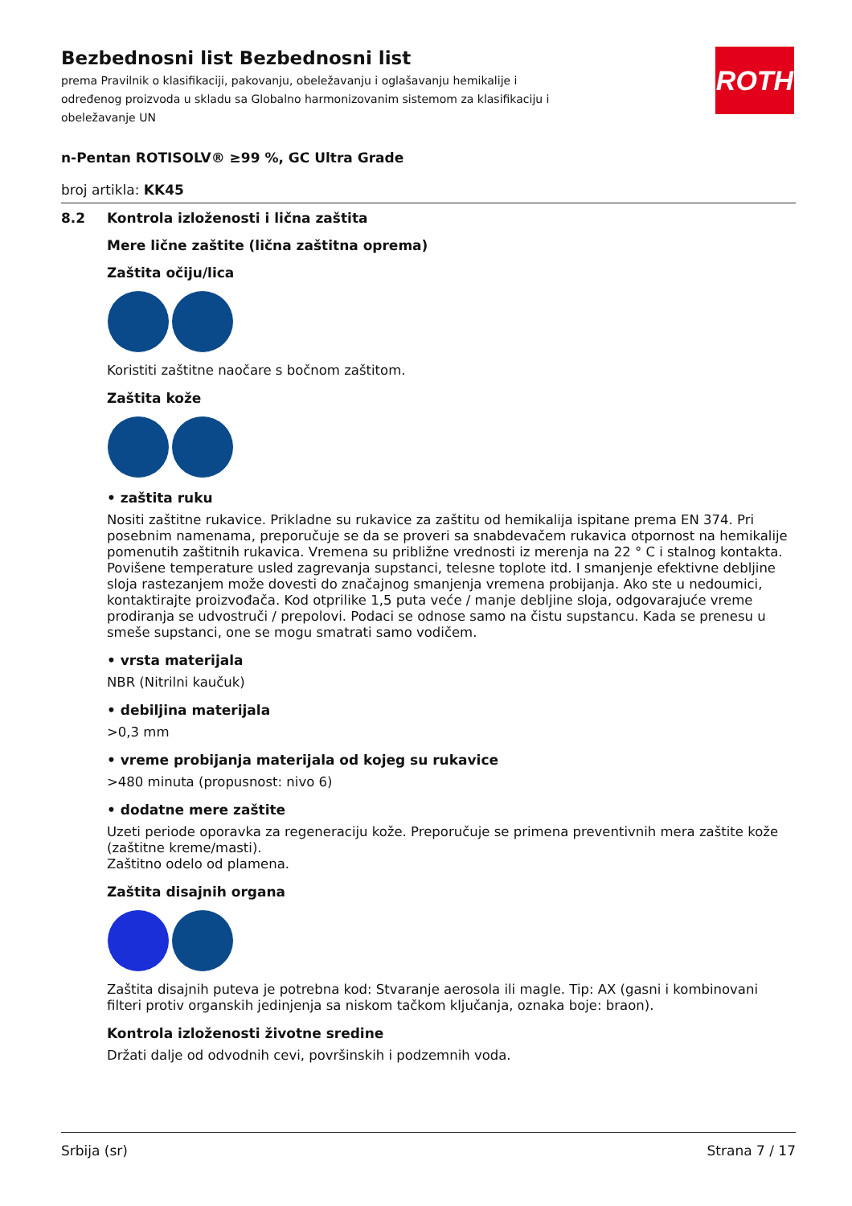ROTH
Bezbednosni list Bezbednosni list
prema Pravilnik o klasifikaciji, pakovanju, obeležavanju i oglašavanju hemikalije i određenog proizvoda u skladu sa Globalno harmonizovanim sistemom za klasifikaciju i obeležavanje UN
n-Pentan ROTISOLV® ≥99 %, GC Ultra Grade
broj artikla: KK45
8.2 Kontrola izloženosti i lična zaštita
Mere lične zaštite (lična zaštitna oprema)
Zaštita očiju/lica
Koristiti zaštitne naočare s bočnom zaštitom.
Zaštita kože
• zaštita ruku
Nositi zaštitne rukavice. Prikladne su rukavice za zaštitu od hemikalija ispitane prema EN 374. Pri posebnim namenama, preporučuje se da se proveri sa snabdevačem rukavica otpornost na hemikalije pomenutih zaštitnih rukavica. Vremena su približne vrednosti iz merenja na 22 ° C i stalnog kontakta. Povišene temperature usled zagrevanja supstanci, telesne toplote itd. I smanjenje efektivne debljine sloja rastezanjem može dovesti do značajnog smanjenja vremena probijanja. Ako ste u nedoumici, kontaktirajte proizvođača. Kod otprilike 1,5 puta veće / manje debljine sloja, odgovarajuće vreme prodiranja se udvostruči / prepolovi. Podaci se odnose samo na čistu supstancu. Kada se prenesu u smeše supstanci, one se mogu smatrati samo vodičem.
• vrsta materijala
NBR (Nitrilni kaučuk)
• debiljina materijala
>0,3 mm
• vreme probijanja materijala od kojeg su rukavice
>480 minuta (propusnost: nivo 6)
• dodatne mere zaštite
Uzeti periode oporavka za regeneraciju kože. Preporučuje se primena preventivnih mera zaštite kože (zaštitne kreme/masti).
Zaštitno odelo od plamena.
Zaštita disajnih organa
Zaštita disajnih puteva je potrebna kod: Stvaranje aerosola ili magle. Tip: AX (gasni i kombinovani filteri protiv organskih jedinjenja sa niskom tačkom ključanja, oznaka boje: braon).
Kontrola izloženosti životne sredine
Držati dalje od odvodnih cevi, površinskih i podzemnih voda.
Srbija (sr) Strana 7 / 17